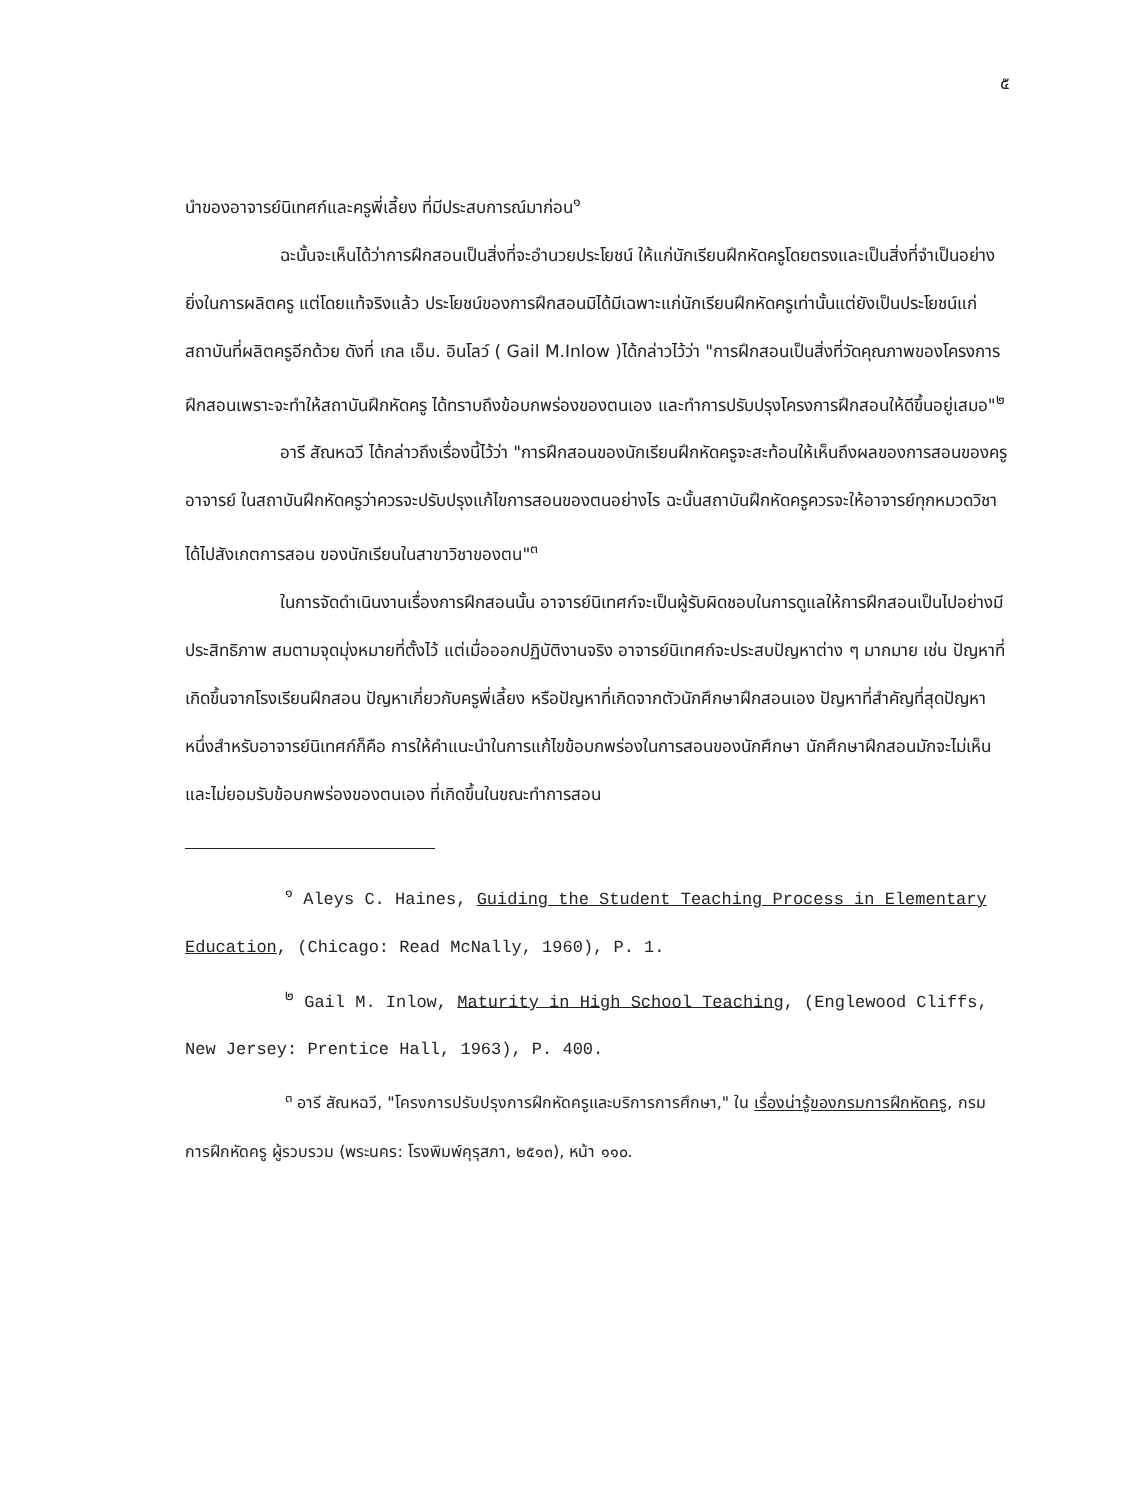๕
นำของอาจารย์นิเทศก์และครูพี่เลี้ยง ที่มีประสบการณ์มาก่อน<sup>๑</sup>
ฉะนั้นจะเห็นได้ว่าการฝึกสอนเป็นสิ่งที่จะอำนวยประโยชน์ ให้แก่นักเรียนฝึกหัดครูโดยตรงและเป็นสิ่งที่จำเป็นอย่างยิ่งในการผลิตครู แต่โดยแท้จริงแล้ว ประโยชน์ของการฝึกสอนมิได้มีเฉพาะแก่นักเรียนฝึกหัดครูเท่านั้นแต่ยังเป็นประโยชน์แก่สถาบันที่ผลิตครูอีกด้วย ดังที่ เกล เอ็ม. อินโลว์ ( Gail M.Inlow )ได้กล่าวไว้ว่า "การฝึกสอนเป็นสิ่งที่วัดคุณภาพของโครงการฝึกสอนเพราะจะทำให้สถาบันฝึกหัดครู ได้ทราบถึงข้อบกพร่องของตนเอง และทำการปรับปรุงโครงการฝึกสอนให้ดีขึ้นอยู่เสมอ"<sup>๒</sup>
อารี สัณหฉวี ได้กล่าวถึงเรื่องนี้ไว้ว่า "การฝึกสอนของนักเรียนฝึกหัดครูจะสะท้อนให้เห็นถึงผลของการสอนของครูอาจารย์ ในสถาบันฝึกหัดครูว่าควรจะปรับปรุงแก้ไขการสอนของตนอย่างไร ฉะนั้นสถาบันฝึกหัดครูควรจะให้อาจารย์ทุกหมวดวิชาได้ไปสังเกตการสอน ของนักเรียนในสาขาวิชาของตน"<sup>๓</sup>
ในการจัดดำเนินงานเรื่องการฝึกสอนนั้น อาจารย์นิเทศก์จะเป็นผู้รับผิดชอบในการดูแลให้การฝึกสอนเป็นไปอย่างมีประสิทธิภาพ สมตามจุดมุ่งหมายที่ตั้งไว้ แต่เมื่อออกปฏิบัติงานจริง อาจารย์นิเทศก์จะประสบปัญหาต่าง ๆ มากมาย เช่น ปัญหาที่เกิดขึ้นจากโรงเรียนฝึกสอน ปัญหาเกี่ยวกับครูพี่เลี้ยง หรือปัญหาที่เกิดจากตัวนักศึกษาฝึกสอนเอง ปัญหาที่สำคัญที่สุดปัญหาหนึ่งสำหรับอาจารย์นิเทศก์ก็คือ การให้คำแนะนำในการแก้ไขข้อบกพร่องในการสอนของนักศึกษา นักศึกษาฝึกสอนมักจะไม่เห็นและไม่ยอมรับข้อบกพร่องของตนเอง ที่เกิดขึ้นในขณะทำการสอน
<sup>๑</sup> Aleys C. Haines, Guiding the Student Teaching Process in Elementary Education, (Chicago: Read McNally, 1960), P. 1.
<sup>๒</sup> Gail M. Inlow, Maturity in High School Teaching, (Englewood Cliffs, New Jersey: Prentice Hall, 1963), P. 400.
<sup>๓</sup> อารี สัณหฉวี, "โครงการปรับปรุงการฝึกหัดครูและบริการการศึกษา," ใน เรื่องน่ารู้ของกรมการฝึกหัดครู, กรมการฝึกหัดครู ผู้รวบรวม (พระนคร: โรงพิมพ์คุรุสภา, ๒๕๑๓), หน้า ๑๑๐.